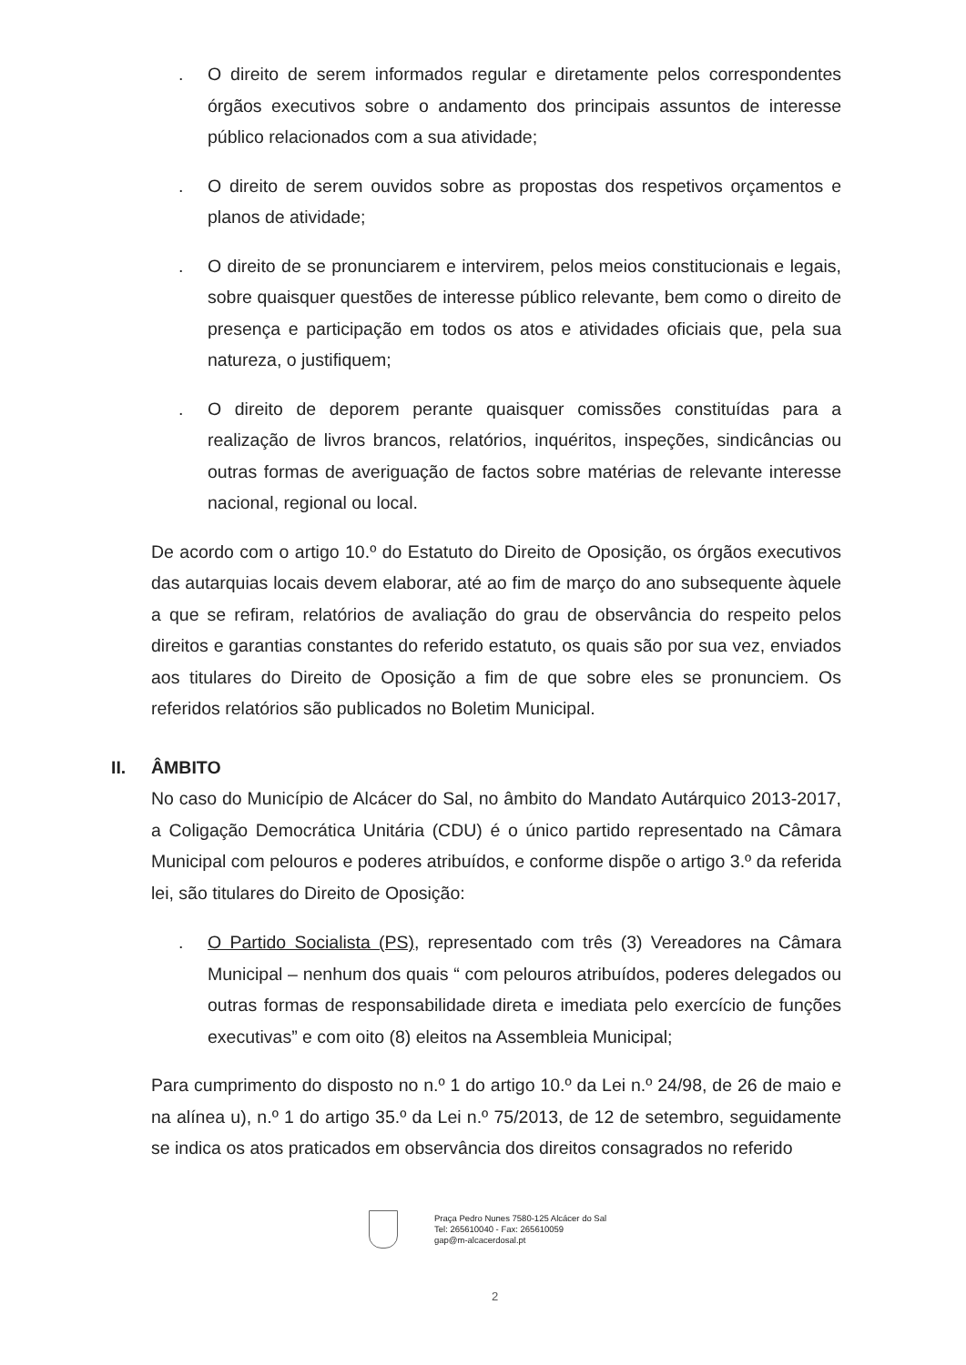. O direito de serem informados regular e diretamente pelos correspondentes órgãos executivos sobre o andamento dos principais assuntos de interesse público relacionados com a sua atividade;
. O direito de serem ouvidos sobre as propostas dos respetivos orçamentos e planos de atividade;
. O direito de se pronunciarem e intervirem, pelos meios constitucionais e legais, sobre quaisquer questões de interesse público relevante, bem como o direito de presença e participação em todos os atos e atividades oficiais que, pela sua natureza, o justifiquem;
. O direito de deporem perante quaisquer comissões constituídas para a realização de livros brancos, relatórios, inquéritos, inspeções, sindicâncias ou outras formas de averiguação de factos sobre matérias de relevante interesse nacional, regional ou local.
De acordo com o artigo 10.º do Estatuto do Direito de Oposição, os órgãos executivos das autarquias locais devem elaborar, até ao fim de março do ano subsequente àquele a que se refiram, relatórios de avaliação do grau de observância do respeito pelos direitos e garantias constantes do referido estatuto, os quais são por sua vez, enviados aos titulares do Direito de Oposição a fim de que sobre eles se pronunciem. Os referidos relatórios são publicados no Boletim Municipal.
II. ÂMBITO
No caso do Município de Alcácer do Sal, no âmbito do Mandato Autárquico 2013-2017, a Coligação Democrática Unitária (CDU) é o único partido representado na Câmara Municipal com pelouros e poderes atribuídos, e conforme dispõe o artigo 3.º da referida lei, são titulares do Direito de Oposição:
. O Partido Socialista (PS), representado com três (3) Vereadores na Câmara Municipal – nenhum dos quais “ com pelouros atribuídos, poderes delegados ou outras formas de responsabilidade direta e imediata pelo exercício de funções executivas” e com oito (8) eleitos na Assembleia Municipal;
Para cumprimento do disposto no n.º 1 do artigo 10.º da Lei n.º 24/98, de 26 de maio e na alínea u), n.º 1 do artigo 35.º da Lei n.º 75/2013, de 12 de setembro, seguidamente se indica os atos praticados em observância dos direitos consagrados no referido
Praça Pedro Nunes 7580-125 Alcácer do Sal
Tel: 265610040 - Fax: 265610059
gap@m-alcacerdosal.pt
2